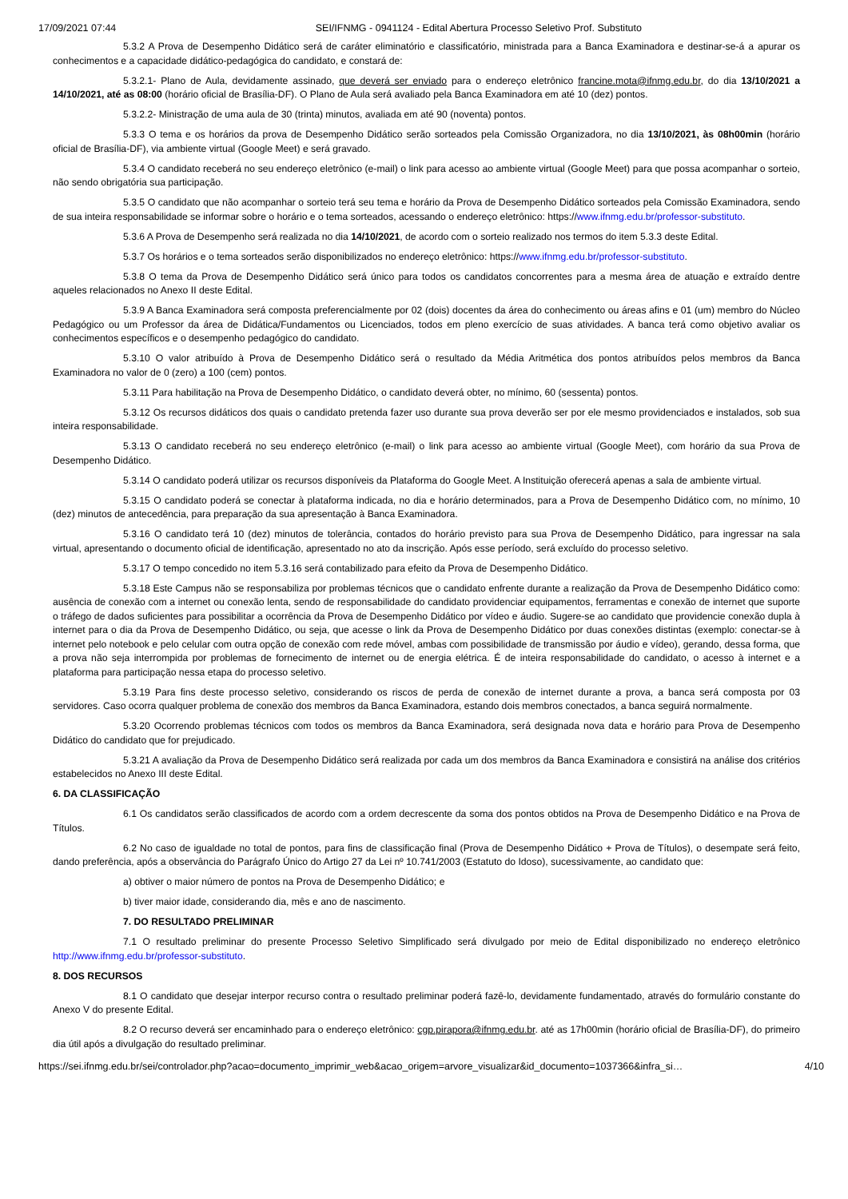17/09/2021 07:44 SEI/IFNMG - 0941124 - Edital Abertura Processo Seletivo Prof. Substituto
5.3.2 A Prova de Desempenho Didático será de caráter eliminatório e classificatório, ministrada para a Banca Examinadora e destinar-se-á a apurar os conhecimentos e a capacidade didático-pedagógica do candidato, e constará de:
5.3.2.1- Plano de Aula, devidamente assinado, que deverá ser enviado para o endereço eletrônico francine.mota@ifnmg.edu.br, do dia 13/10/2021 a 14/10/2021, até as 08:00 (horário oficial de Brasília-DF). O Plano de Aula será avaliado pela Banca Examinadora em até 10 (dez) pontos.
5.3.2.2- Ministração de uma aula de 30 (trinta) minutos, avaliada em até 90 (noventa) pontos.
5.3.3 O tema e os horários da prova de Desempenho Didático serão sorteados pela Comissão Organizadora, no dia 13/10/2021, às 08h00min (horário oficial de Brasília-DF), via ambiente virtual (Google Meet) e será gravado.
5.3.4 O candidato receberá no seu endereço eletrônico (e-mail) o link para acesso ao ambiente virtual (Google Meet) para que possa acompanhar o sorteio, não sendo obrigatória sua participação.
5.3.5 O candidato que não acompanhar o sorteio terá seu tema e horário da Prova de Desempenho Didático sorteados pela Comissão Examinadora, sendo de sua inteira responsabilidade se informar sobre o horário e o tema sorteados, acessando o endereço eletrônico: https://www.ifnmg.edu.br/professor-substituto.
5.3.6 A Prova de Desempenho será realizada no dia 14/10/2021, de acordo com o sorteio realizado nos termos do item 5.3.3 deste Edital.
5.3.7 Os horários e o tema sorteados serão disponibilizados no endereço eletrônico: https://www.ifnmg.edu.br/professor-substituto.
5.3.8 O tema da Prova de Desempenho Didático será único para todos os candidatos concorrentes para a mesma área de atuação e extraído dentre aqueles relacionados no Anexo II deste Edital.
5.3.9 A Banca Examinadora será composta preferencialmente por 02 (dois) docentes da área do conhecimento ou áreas afins e 01 (um) membro do Núcleo Pedagógico ou um Professor da área de Didática/Fundamentos ou Licenciados, todos em pleno exercício de suas atividades. A banca terá como objetivo avaliar os conhecimentos específicos e o desempenho pedagógico do candidato.
5.3.10 O valor atribuído à Prova de Desempenho Didático será o resultado da Média Aritmética dos pontos atribuídos pelos membros da Banca Examinadora no valor de 0 (zero) a 100 (cem) pontos.
5.3.11 Para habilitação na Prova de Desempenho Didático, o candidato deverá obter, no mínimo, 60 (sessenta) pontos.
5.3.12 Os recursos didáticos dos quais o candidato pretenda fazer uso durante sua prova deverão ser por ele mesmo providenciados e instalados, sob sua inteira responsabilidade.
5.3.13 O candidato receberá no seu endereço eletrônico (e-mail) o link para acesso ao ambiente virtual (Google Meet), com horário da sua Prova de Desempenho Didático.
5.3.14 O candidato poderá utilizar os recursos disponíveis da Plataforma do Google Meet. A Instituição oferecerá apenas a sala de ambiente virtual.
5.3.15 O candidato poderá se conectar à plataforma indicada, no dia e horário determinados, para a Prova de Desempenho Didático com, no mínimo, 10 (dez) minutos de antecedência, para preparação da sua apresentação à Banca Examinadora.
5.3.16 O candidato terá 10 (dez) minutos de tolerância, contados do horário previsto para sua Prova de Desempenho Didático, para ingressar na sala virtual, apresentando o documento oficial de identificação, apresentado no ato da inscrição. Após esse período, será excluído do processo seletivo.
5.3.17 O tempo concedido no item 5.3.16 será contabilizado para efeito da Prova de Desempenho Didático.
5.3.18 Este Campus não se responsabiliza por problemas técnicos que o candidato enfrente durante a realização da Prova de Desempenho Didático como: ausência de conexão com a internet ou conexão lenta, sendo de responsabilidade do candidato providenciar equipamentos, ferramentas e conexão de internet que suporte o tráfego de dados suficientes para possibilitar a ocorrência da Prova de Desempenho Didático por vídeo e áudio. Sugere-se ao candidato que providencie conexão dupla à internet para o dia da Prova de Desempenho Didático, ou seja, que acesse o link da Prova de Desempenho Didático por duas conexões distintas (exemplo: conectar-se à internet pelo notebook e pelo celular com outra opção de conexão com rede móvel, ambas com possibilidade de transmissão por áudio e vídeo), gerando, dessa forma, que a prova não seja interrompida por problemas de fornecimento de internet ou de energia elétrica. É de inteira responsabilidade do candidato, o acesso à internet e a plataforma para participação nessa etapa do processo seletivo.
5.3.19 Para fins deste processo seletivo, considerando os riscos de perda de conexão de internet durante a prova, a banca será composta por 03 servidores. Caso ocorra qualquer problema de conexão dos membros da Banca Examinadora, estando dois membros conectados, a banca seguirá normalmente.
5.3.20 Ocorrendo problemas técnicos com todos os membros da Banca Examinadora, será designada nova data e horário para Prova de Desempenho Didático do candidato que for prejudicado.
5.3.21 A avaliação da Prova de Desempenho Didático será realizada por cada um dos membros da Banca Examinadora e consistirá na análise dos critérios estabelecidos no Anexo III deste Edital.
6. DA CLASSIFICAÇÃO
6.1 Os candidatos serão classificados de acordo com a ordem decrescente da soma dos pontos obtidos na Prova de Desempenho Didático e na Prova de Títulos.
6.2 No caso de igualdade no total de pontos, para fins de classificação final (Prova de Desempenho Didático + Prova de Títulos), o desempate será feito, dando preferência, após a observância do Parágrafo Único do Artigo 27 da Lei nº 10.741/2003 (Estatuto do Idoso), sucessivamente, ao candidato que:
a) obtiver o maior número de pontos na Prova de Desempenho Didático; e
b) tiver maior idade, considerando dia, mês e ano de nascimento.
7. DO RESULTADO PRELIMINAR
7.1 O resultado preliminar do presente Processo Seletivo Simplificado será divulgado por meio de Edital disponibilizado no endereço eletrônico http://www.ifnmg.edu.br/professor-substituto.
8. DOS RECURSOS
8.1 O candidato que desejar interpor recurso contra o resultado preliminar poderá fazê-lo, devidamente fundamentado, através do formulário constante do Anexo V do presente Edital.
8.2 O recurso deverá ser encaminhado para o endereço eletrônico: cgp.pirapora@ifnmg.edu.br. até as 17h00min (horário oficial de Brasília-DF), do primeiro dia útil após a divulgação do resultado preliminar.
https://sei.ifnmg.edu.br/sei/controlador.php?acao=documento_imprimir_web&acao_origem=arvore_visualizar&id_documento=1037366&infra_si… 4/10